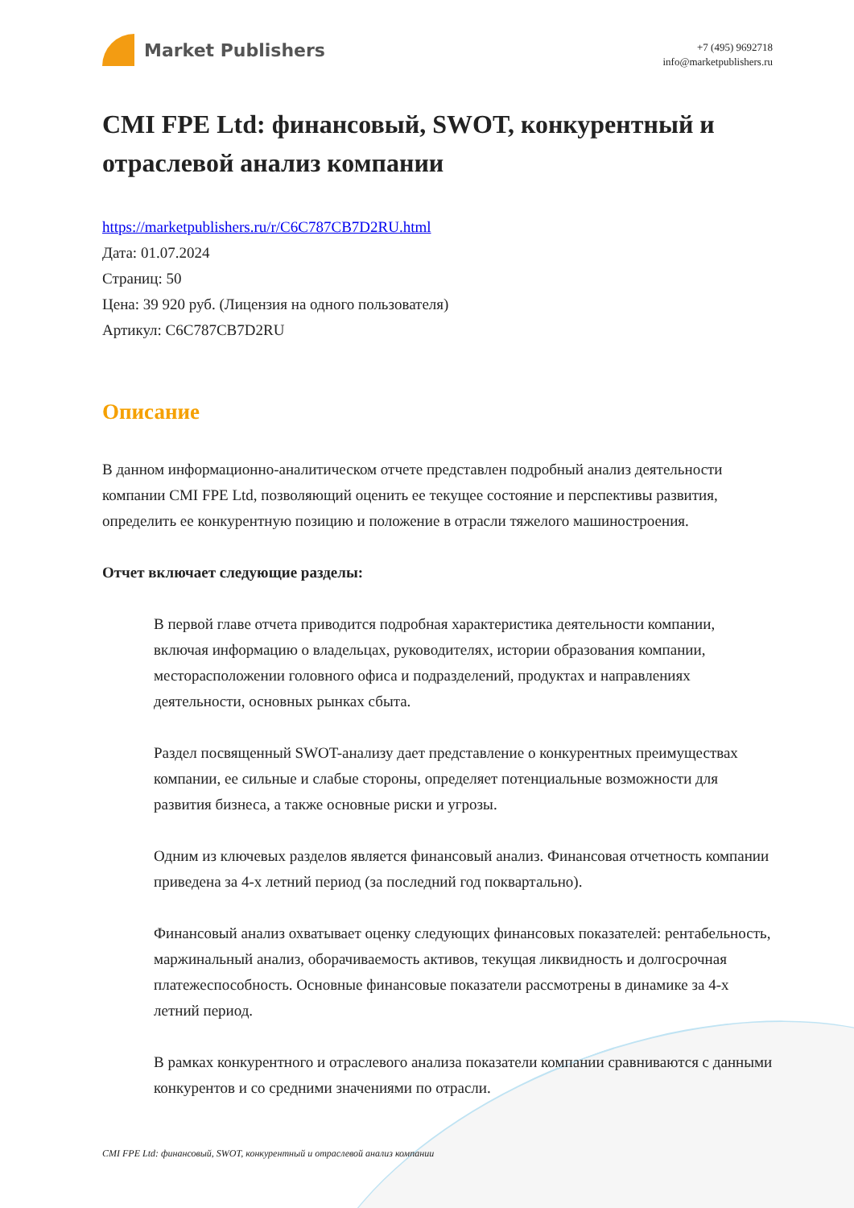Market Publishers
+7 (495) 9692718
info@marketpublishers.ru
CMI FPE Ltd: финансовый, SWOT, конкурентный и отраслевой анализ компании
https://marketpublishers.ru/r/C6C787CB7D2RU.html
Дата: 01.07.2024
Страниц: 50
Цена: 39 920 руб. (Лицензия на одного пользователя)
Артикул: C6C787CB7D2RU
Описание
В данном информационно-аналитическом отчете представлен подробный анализ деятельности компании CMI FPE Ltd, позволяющий оценить ее текущее состояние и перспективы развития, определить ее конкурентную позицию и положение в отрасли тяжелого машиностроения.
Отчет включает следующие разделы:
В первой главе отчета приводится подробная характеристика деятельности компании, включая информацию о владельцах, руководителях, истории образования компании, месторасположении головного офиса и подразделений, продуктах и направлениях деятельности, основных рынках сбыта.
Раздел посвященный SWOT-анализу дает представление о конкурентных преимуществах компании, ее сильные и слабые стороны, определяет потенциальные возможности для развития бизнеса, а также основные риски и угрозы.
Одним из ключевых разделов является финансовый анализ. Финансовая отчетность компании приведена за 4-х летний период (за последний год поквартально).
Финансовый анализ охватывает оценку следующих финансовых показателей: рентабельность, маржинальный анализ, оборачиваемость активов, текущая ликвидность и долгосрочная платежеспособность. Основные финансовые показатели рассмотрены в динамике за 4-х летний период.
В рамках конкурентного и отраслевого анализа показатели компании сравниваются с данными конкурентов и со средними значениями по отрасли.
CMI FPE Ltd: финансовый, SWOT, конкурентный и отраслевой анализ компании